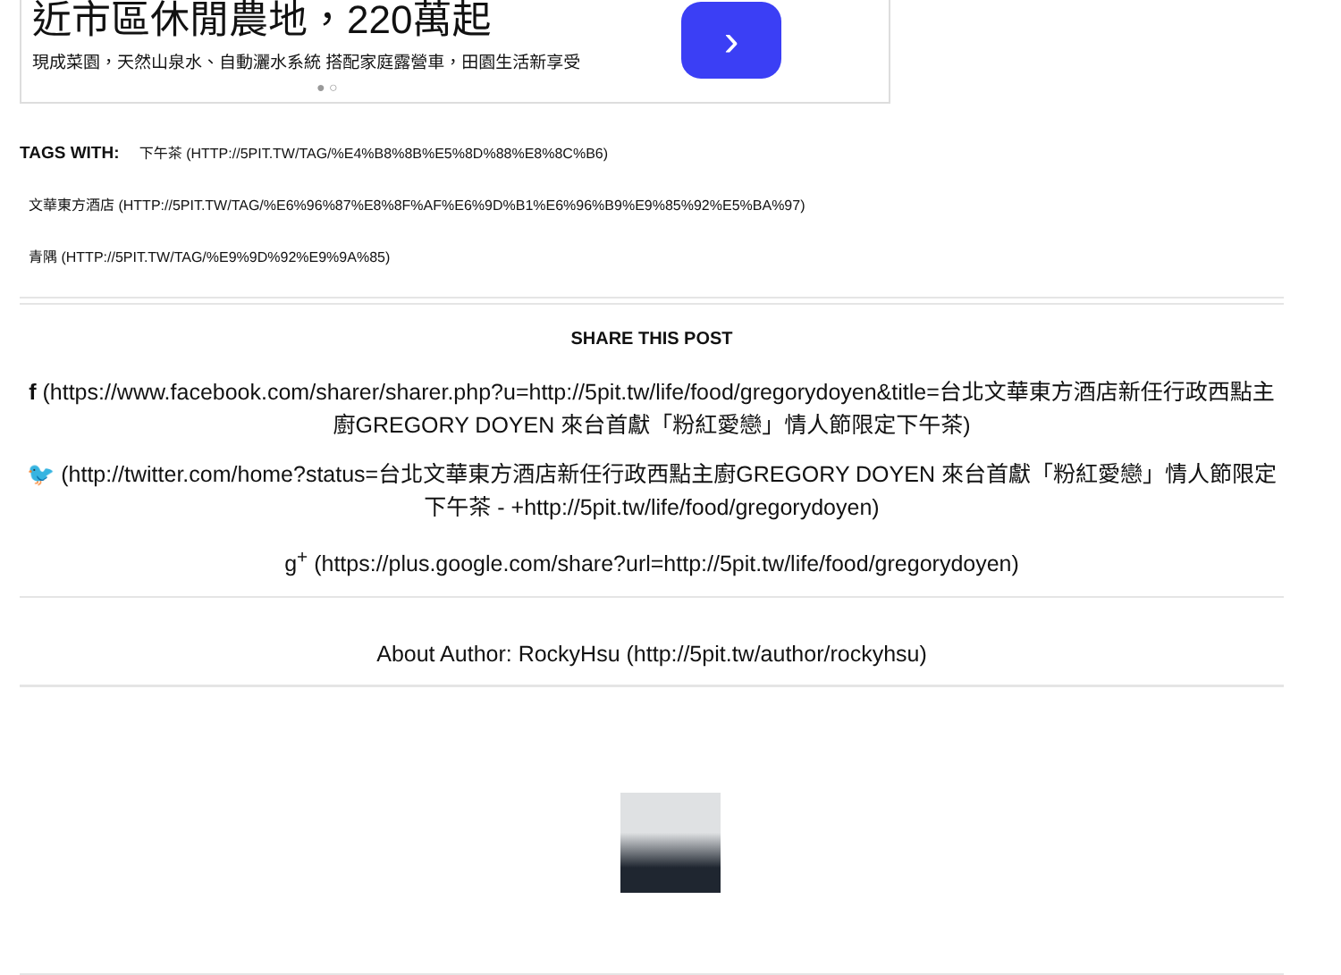近市區休閒農地，220萬起
現成菜園，天然山泉水、自動灑水系統 搭配家庭露營車，田園生活新享受
›
● ○
TAGS WITH: 下午茶 (HTTP://5PIT.TW/TAG/%E4%B8%8B%E5%8D%88%E8%8C%B6)
文華東方酒店 (HTTP://5PIT.TW/TAG/%E6%96%87%E8%8F%AF%E6%9D%B1%E6%96%B9%E9%85%92%E5%BA%97)
青隅 (HTTP://5PIT.TW/TAG/%E9%9D%92%E9%9A%85)
SHARE THIS POST
f (https://www.facebook.com/sharer/sharer.php?u=http://5pit.tw/life/food/gregorydoyen&title=台北文華東方酒店新任行政西點主廚GREGORY DOYEN 來台首獻「粉紅愛戀」情人節限定下午茶)
🐦 (http://twitter.com/home?status=台北文華東方酒店新任行政西點主廚GREGORY DOYEN 來台首獻「粉紅愛戀」情人節限定下午茶 - +http://5pit.tw/life/food/gregorydoyen)
g<sup>+</sup> (https://plus.google.com/share?url=http://5pit.tw/life/food/gregorydoyen)
About Author: RockyHsu (http://5pit.tw/author/rockyhsu)